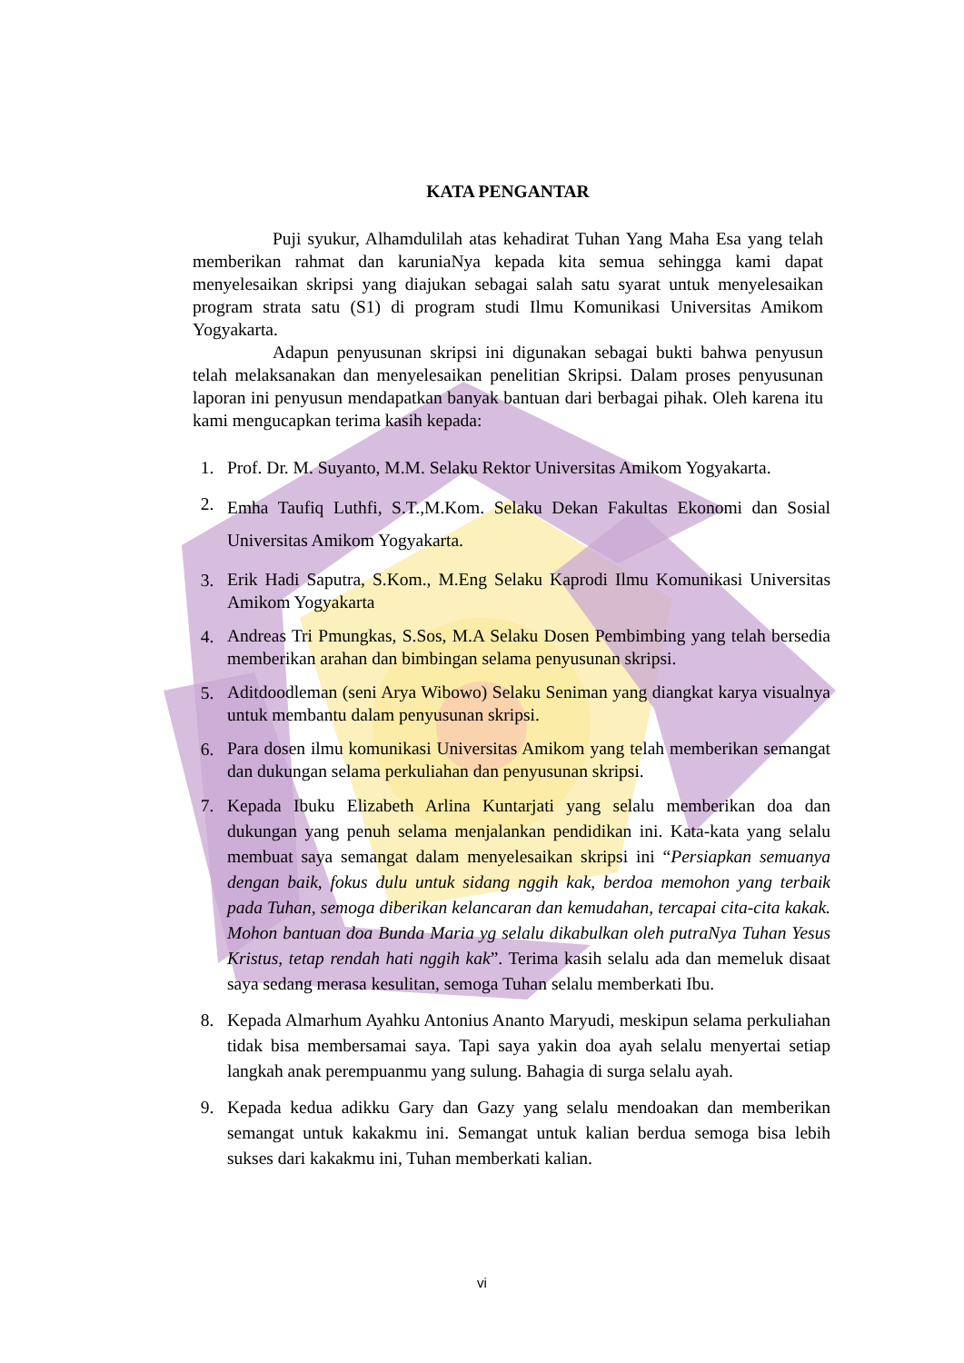KATA PENGANTAR
Puji syukur, Alhamdulilah atas kehadirat Tuhan Yang Maha Esa yang telah memberikan rahmat dan karuniaNya kepada kita semua sehingga kami dapat menyelesaikan skripsi yang diajukan sebagai salah satu syarat untuk menyelesaikan program strata satu (S1) di program studi Ilmu Komunikasi Universitas Amikom Yogyakarta.
Adapun penyusunan skripsi ini digunakan sebagai bukti bahwa penyusun telah melaksanakan dan menyelesaikan penelitian Skripsi. Dalam proses penyusunan laporan ini penyusun mendapatkan banyak bantuan dari berbagai pihak. Oleh karena itu kami mengucapkan terima kasih kepada:
1. Prof. Dr. M. Suyanto, M.M. Selaku Rektor Universitas Amikom Yogyakarta.
2. Emha Taufiq Luthfi, S.T.,M.Kom. Selaku Dekan Fakultas Ekonomi dan Sosial Universitas Amikom Yogyakarta.
3. Erik Hadi Saputra, S.Kom., M.Eng Selaku Kaprodi Ilmu Komunikasi Universitas Amikom Yogyakarta
4. Andreas Tri Pmungkas, S.Sos, M.A Selaku Dosen Pembimbing yang telah bersedia memberikan arahan dan bimbingan selama penyusunan skripsi.
5. Aditdoodleman (seni Arya Wibowo) Selaku Seniman yang diangkat karya visualnya untuk membantu dalam penyusunan skripsi.
6. Para dosen ilmu komunikasi Universitas Amikom yang telah memberikan semangat dan dukungan selama perkuliahan dan penyusunan skripsi.
7. Kepada Ibuku Elizabeth Arlina Kuntarjati yang selalu memberikan doa dan dukungan yang penuh selama menjalankan pendidikan ini. Kata-kata yang selalu membuat saya semangat dalam menyelesaikan skripsi ini “Persiapkan semuanya dengan baik, fokus dulu untuk sidang nggih kak, berdoa memohon yang terbaik pada Tuhan, semoga diberikan kelancaran dan kemudahan, tercapai cita-cita kakak. Mohon bantuan doa Bunda Maria yg selalu dikabulkan oleh putraNya Tuhan Yesus Kristus, tetap rendah hati nggih kak”. Terima kasih selalu ada dan memeluk disaat saya sedang merasa kesulitan, semoga Tuhan selalu memberkati Ibu.
8. Kepada Almarhum Ayahku Antonius Ananto Maryudi, meskipun selama perkuliahan tidak bisa membersamai saya. Tapi saya yakin doa ayah selalu menyertai setiap langkah anak perempuanmu yang sulung. Bahagia di surga selalu ayah.
9. Kepada kedua adikku Gary dan Gazy yang selalu mendoakan dan memberikan semangat untuk kakakmu ini. Semangat untuk kalian berdua semoga bisa lebih sukses dari kakakmu ini, Tuhan memberkati kalian.
vi